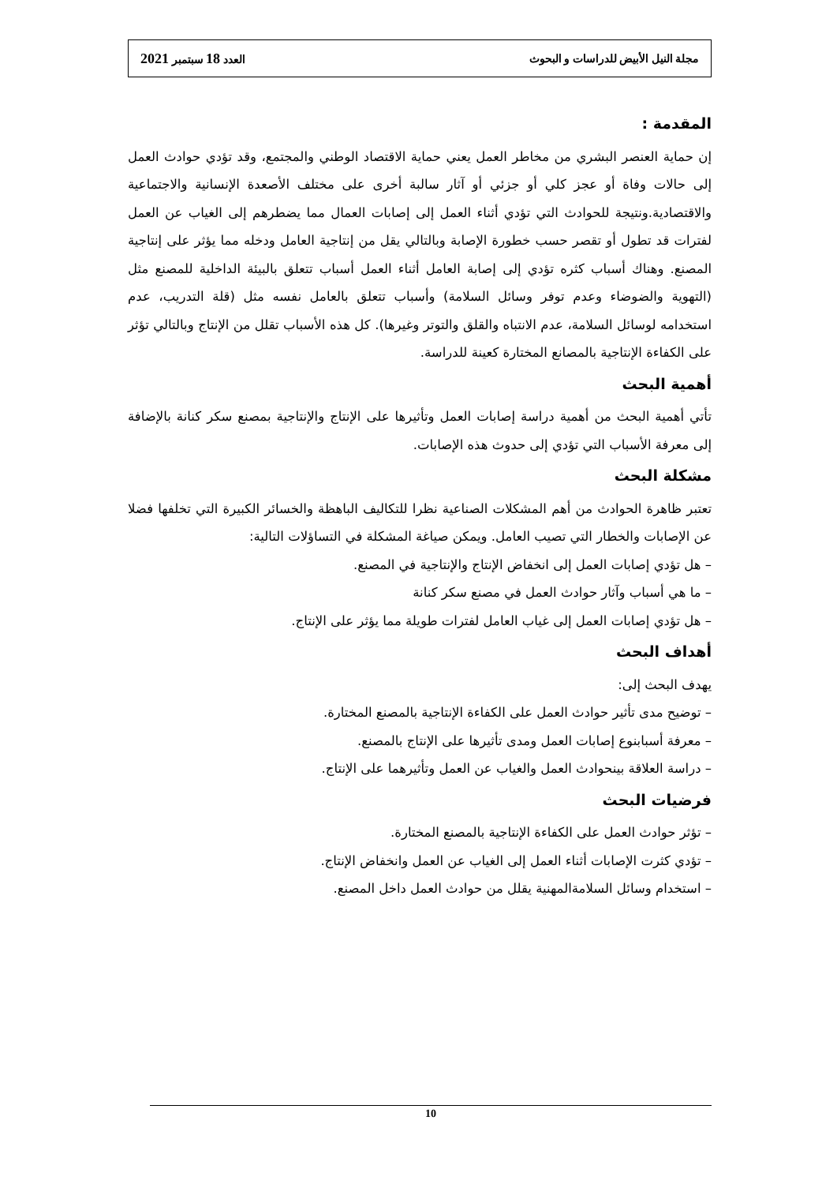مجلة النيل الأبيض للدراسات و البحوث العدد 18 سبتمبر 2021
المقدمة :
إن حماية العنصر البشري من مخاطر العمل يعني حماية الاقتصاد الوطني والمجتمع، وقد تؤدي حوادث العمل إلى حالات وفاة أو عجز كلي أو جزئي أو آثار سالبة أخرى على مختلف الأصعدة الإنسانية والاجتماعية والاقتصادية.ونتيجة للحوادث التي تؤدي أثناء العمل إلى إصابات العمال مما يضطرهم إلى الغياب عن العمل لفترات قد تطول أو تقصر حسب خطورة الإصابة وبالتالي يقل من إنتاجية العامل ودخله مما يؤثر على إنتاجية المصنع. وهناك أسباب كثره تؤدي إلى إصابة العامل أثناء العمل أسباب تتعلق بالبيئة الداخلية للمصنع مثل (التهوية والضوضاء وعدم توفر وسائل السلامة) وأسباب تتعلق بالعامل نفسه مثل (قلة التدريب، عدم استخدامه لوسائل السلامة، عدم الانتباه والقلق والتوتر وغيرها). كل هذه الأسباب تقلل من الإنتاج وبالتالي تؤثر على الكفاءة الإنتاجية بالمصانع المختارة كعينة للدراسة.
أهمية البحث
تأتي أهمية البحث من أهمية دراسة إصابات العمل وتأثيرها على الإنتاج والإنتاجية بمصنع سكر كنانة بالإضافة إلى معرفة الأسباب التي تؤدي إلى حدوث هذه الإصابات.
مشكلة البحث
تعتبر ظاهرة الحوادث من أهم المشكلات الصناعية نظرا للتكاليف الباهظة والخسائر الكبيرة التي تخلفها فضلا عن الإصابات والخطار التي تصيب العامل. ويمكن صياغة المشكلة في التساؤلات التالية:
– هل تؤدي إصابات العمل إلى انخفاض الإنتاج والإنتاجية في المصنع.
– ما هي أسباب وآثار حوادث العمل في مصنع سكر كنانة
– هل تؤدي إصابات العمل إلى غياب العامل لفترات طويلة مما يؤثر على الإنتاج.
أهداف البحث
يهدف البحث إلى:
– توضيح مدى تأثير حوادث العمل على الكفاءة الإنتاجية بالمصنع المختارة.
– معرفة أسبابنوع إصابات العمل ومدى تأثيرها على الإنتاج بالمصنع.
– دراسة العلاقة بينحوادث العمل والغياب عن العمل وتأثيرهما على الإنتاج.
فرضيات البحث
– تؤثر حوادث العمل على الكفاءة الإنتاجية بالمصنع المختارة.
– تؤدي كثرت الإصابات أثناء العمل إلى الغياب عن العمل وانخفاض الإنتاج.
– استخدام وسائل السلامةالمهنية يقلل من حوادث العمل داخل المصنع.
10